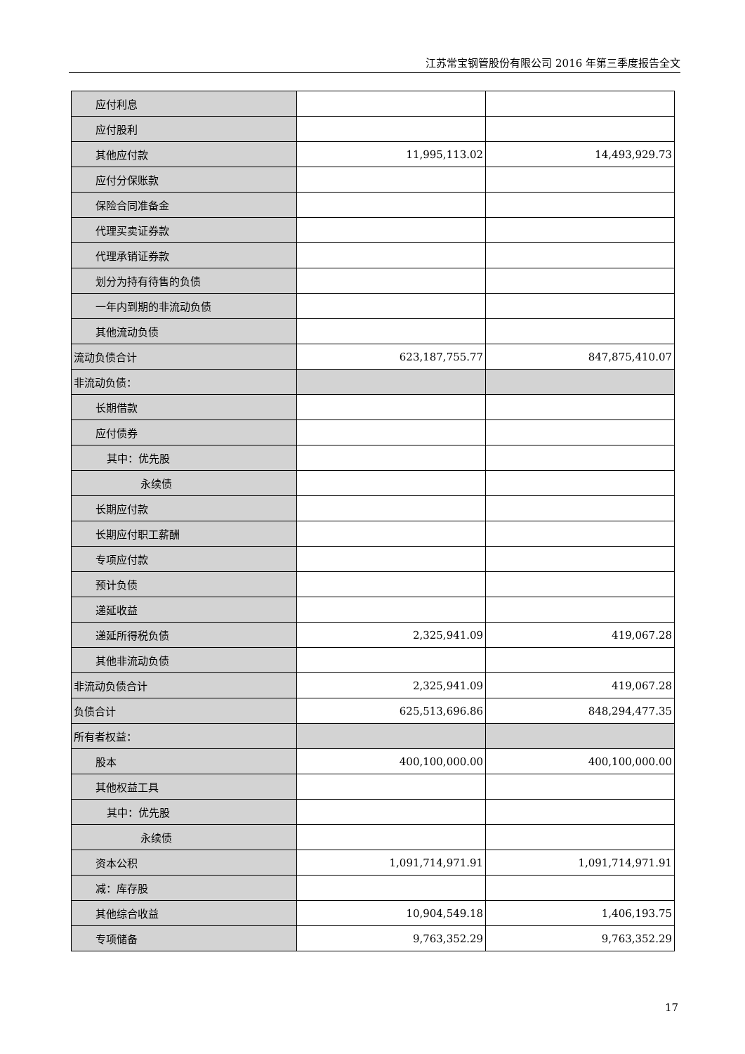江苏常宝钢管股份有限公司 2016 年第三季度报告全文
| 应付利息 | | |
| 应付股利 | | |
| 其他应付款 | 11,995,113.02 | 14,493,929.73 |
| 应付分保账款 | | |
| 保险合同准备金 | | |
| 代理买卖证券款 | | |
| 代理承销证券款 | | |
| 划分为持有待售的负债 | | |
| 一年内到期的非流动负债 | | |
| 其他流动负债 | | |
| 流动负债合计 | 623,187,755.77 | 847,875,410.07 |
| 非流动负债： | | |
| 长期借款 | | |
| 应付债券 | | |
| 其中：优先股 | | |
| 永续债 | | |
| 长期应付款 | | |
| 长期应付职工薪酬 | | |
| 专项应付款 | | |
| 预计负债 | | |
| 递延收益 | | |
| 递延所得税负债 | 2,325,941.09 | 419,067.28 |
| 其他非流动负债 | | |
| 非流动负债合计 | 2,325,941.09 | 419,067.28 |
| 负债合计 | 625,513,696.86 | 848,294,477.35 |
| 所有者权益： | | |
| 股本 | 400,100,000.00 | 400,100,000.00 |
| 其他权益工具 | | |
| 其中：优先股 | | |
| 永续债 | | |
| 资本公积 | 1,091,714,971.91 | 1,091,714,971.91 |
| 减：库存股 | | |
| 其他综合收益 | 10,904,549.18 | 1,406,193.75 |
| 专项储备 | 9,763,352.29 | 9,763,352.29 |
17